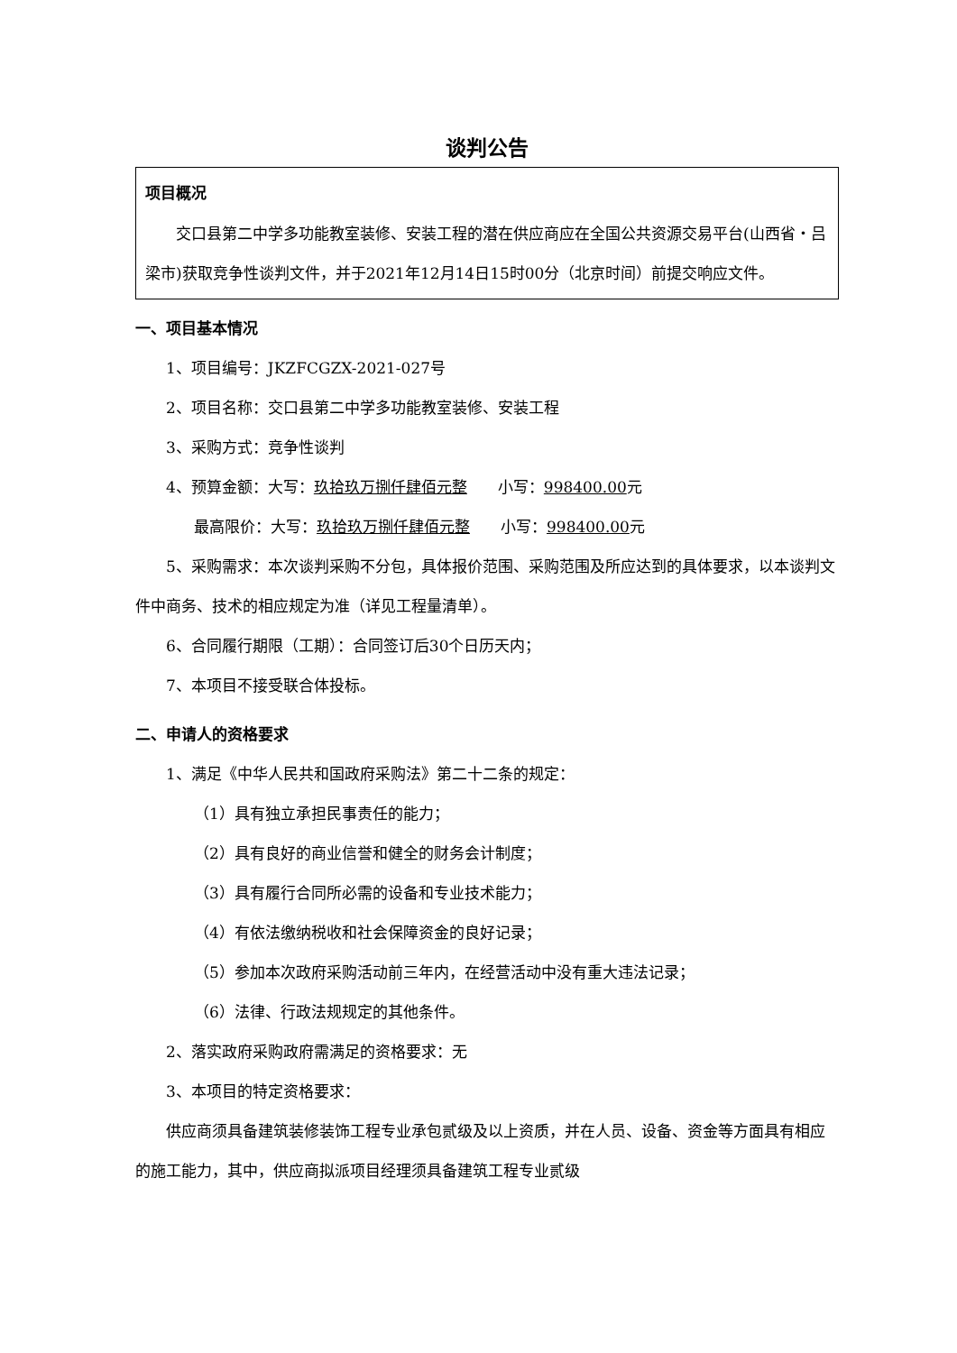谈判公告
项目概况
交口县第二中学多功能教室装修、安装工程的潜在供应商应在全国公共资源交易平台(山西省・吕梁市)获取竞争性谈判文件，并于2021年12月14日15时00分（北京时间）前提交响应文件。
一、项目基本情况
1、项目编号：JKZFCGZX-2021-027号
2、项目名称：交口县第二中学多功能教室装修、安装工程
3、采购方式：竞争性谈判
4、预算金额：大写：玖拾玖万捌仟肆佰元整　　小写：998400.00元
最高限价：大写：玖拾玖万捌仟肆佰元整　　小写：998400.00元
5、采购需求：本次谈判采购不分包，具体报价范围、采购范围及所应达到的具体要求，以本谈判文件中商务、技术的相应规定为准（详见工程量清单）。
6、合同履行期限（工期）：合同签订后30个日历天内；
7、本项目不接受联合体投标。
二、申请人的资格要求
1、满足《中华人民共和国政府采购法》第二十二条的规定：
（1）具有独立承担民事责任的能力；
（2）具有良好的商业信誉和健全的财务会计制度；
（3）具有履行合同所必需的设备和专业技术能力；
（4）有依法缴纳税收和社会保障资金的良好记录；
（5）参加本次政府采购活动前三年内，在经营活动中没有重大违法记录；
（6）法律、行政法规规定的其他条件。
2、落实政府采购政府需满足的资格要求：无
3、本项目的特定资格要求：
供应商须具备建筑装修装饰工程专业承包贰级及以上资质，并在人员、设备、资金等方面具有相应的施工能力，其中，供应商拟派项目经理须具备建筑工程专业贰级